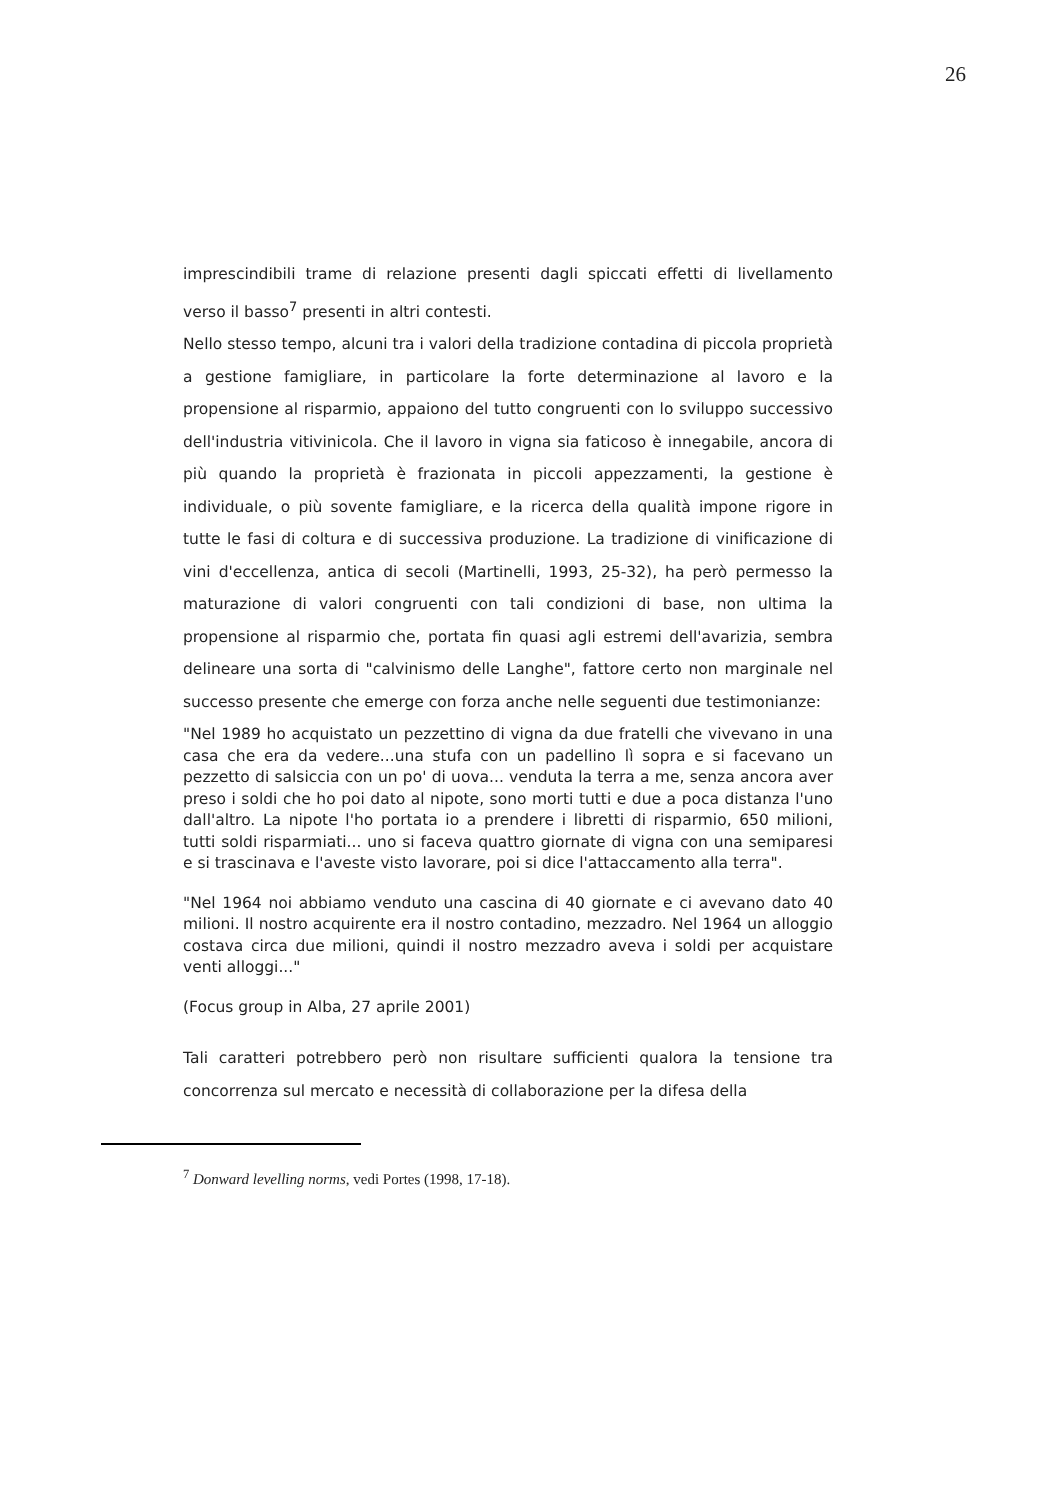26
imprescindibili trame di relazione presenti dagli spiccati effetti di livellamento verso il basso<sup>7</sup> presenti in altri contesti.
Nello stesso tempo, alcuni tra i valori della tradizione contadina di piccola proprietà a gestione famigliare, in particolare la forte determinazione al lavoro e la propensione al risparmio, appaiono del tutto congruenti con lo sviluppo successivo dell'industria vitivinicola. Che il lavoro in vigna sia faticoso è innegabile, ancora di più quando la proprietà è frazionata in piccoli appezzamenti, la gestione è individuale, o più sovente famigliare, e la ricerca della qualità impone rigore in tutte le fasi di coltura e di successiva produzione. La tradizione di vinificazione di vini d'eccellenza, antica di secoli (Martinelli, 1993, 25-32), ha però permesso la maturazione di valori congruenti con tali condizioni di base, non ultima la propensione al risparmio che, portata fin quasi agli estremi dell'avarizia, sembra delineare una sorta di "calvinismo delle Langhe", fattore certo non marginale nel successo presente che emerge con forza anche nelle seguenti due testimonianze:
"Nel 1989 ho acquistato un pezzettino di vigna da due fratelli che vivevano in una casa che era da vedere...una stufa con un padellino lì sopra e si facevano un pezzetto di salsiccia con un po' di uova... venduta la terra a me, senza ancora aver preso i soldi che ho poi dato al nipote, sono morti tutti e due a poca distanza l'uno dall'altro. La nipote l'ho portata io a prendere i libretti di risparmio, 650 milioni, tutti soldi risparmiati... uno si faceva quattro giornate di vigna con una semiparesi e si trascinava e l'aveste visto lavorare, poi si dice l'attaccamento alla terra".
"Nel 1964 noi abbiamo venduto una cascina di 40 giornate e ci avevano dato 40 milioni. Il nostro acquirente era il nostro contadino, mezzadro. Nel 1964 un alloggio costava circa due milioni, quindi il nostro mezzadro aveva i soldi per acquistare venti alloggi..."
(Focus group in Alba, 27 aprile 2001)
Tali caratteri potrebbero però non risultare sufficienti qualora la tensione tra concorrenza sul mercato e necessità di collaborazione per la difesa della
<sup>7</sup> Donward levelling norms, vedi Portes (1998, 17-18).